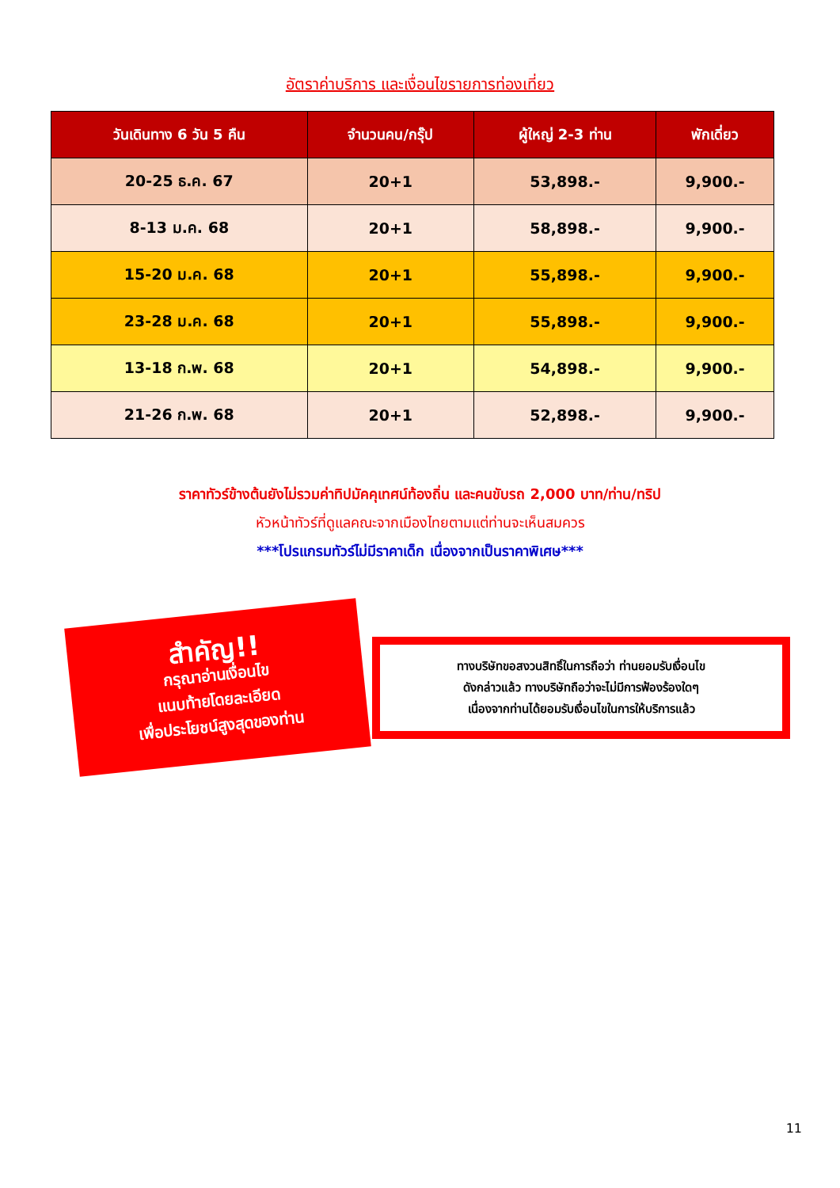อัตราค่าบริการ และเงื่อนไขรายการท่องเที่ยว
| วันเดินทาง 6 วัน 5 คืน | จำนวนคน/กรุ๊ป | ผู้ใหญ่ 2-3 ท่าน | พักเดี่ยว |
| --- | --- | --- | --- |
| 20-25 ธ.ค. 67 | 20+1 | 53,898.- | 9,900.- |
| 8-13 ม.ค. 68 | 20+1 | 58,898.- | 9,900.- |
| 15-20 ม.ค. 68 | 20+1 | 55,898.- | 9,900.- |
| 23-28 ม.ค. 68 | 20+1 | 55,898.- | 9,900.- |
| 13-18 ก.พ. 68 | 20+1 | 54,898.- | 9,900.- |
| 21-26 ก.พ. 68 | 20+1 | 52,898.- | 9,900.- |
ราคาทัวร์ข้างต้นยังไม่รวมค่าทิปมัคคุเทศน์ท้องถิ่น และคนขับรถ 2,000 บาท/ท่าน/ทริป
หัวหน้าทัวร์ที่ดูแลคณะจากเมืองไทยตามแต่ท่านจะเห็นสมควร
***โปรแกรมทัวร์ไม่มีราคาเด็ก เนื่องจากเป็นราคาพิเศษ***
สำคัญ!!
กรุณาอ่านเงื่อนไข
แนบท้ายโดยละเอียด
เพื่อประโยชน์สูงสุดของท่าน
ทางบริษัทขอสงวนสิทธิ์ในการถือว่า ท่านยอมรับเงื่อนไข
ดังกล่าวแล้ว ทางบริษัทถือว่าจะไม่มีการฟ้องร้องใดๆ
เนื่องจากท่านได้ยอมรับเงื่อนไขในการให้บริการแล้ว
11